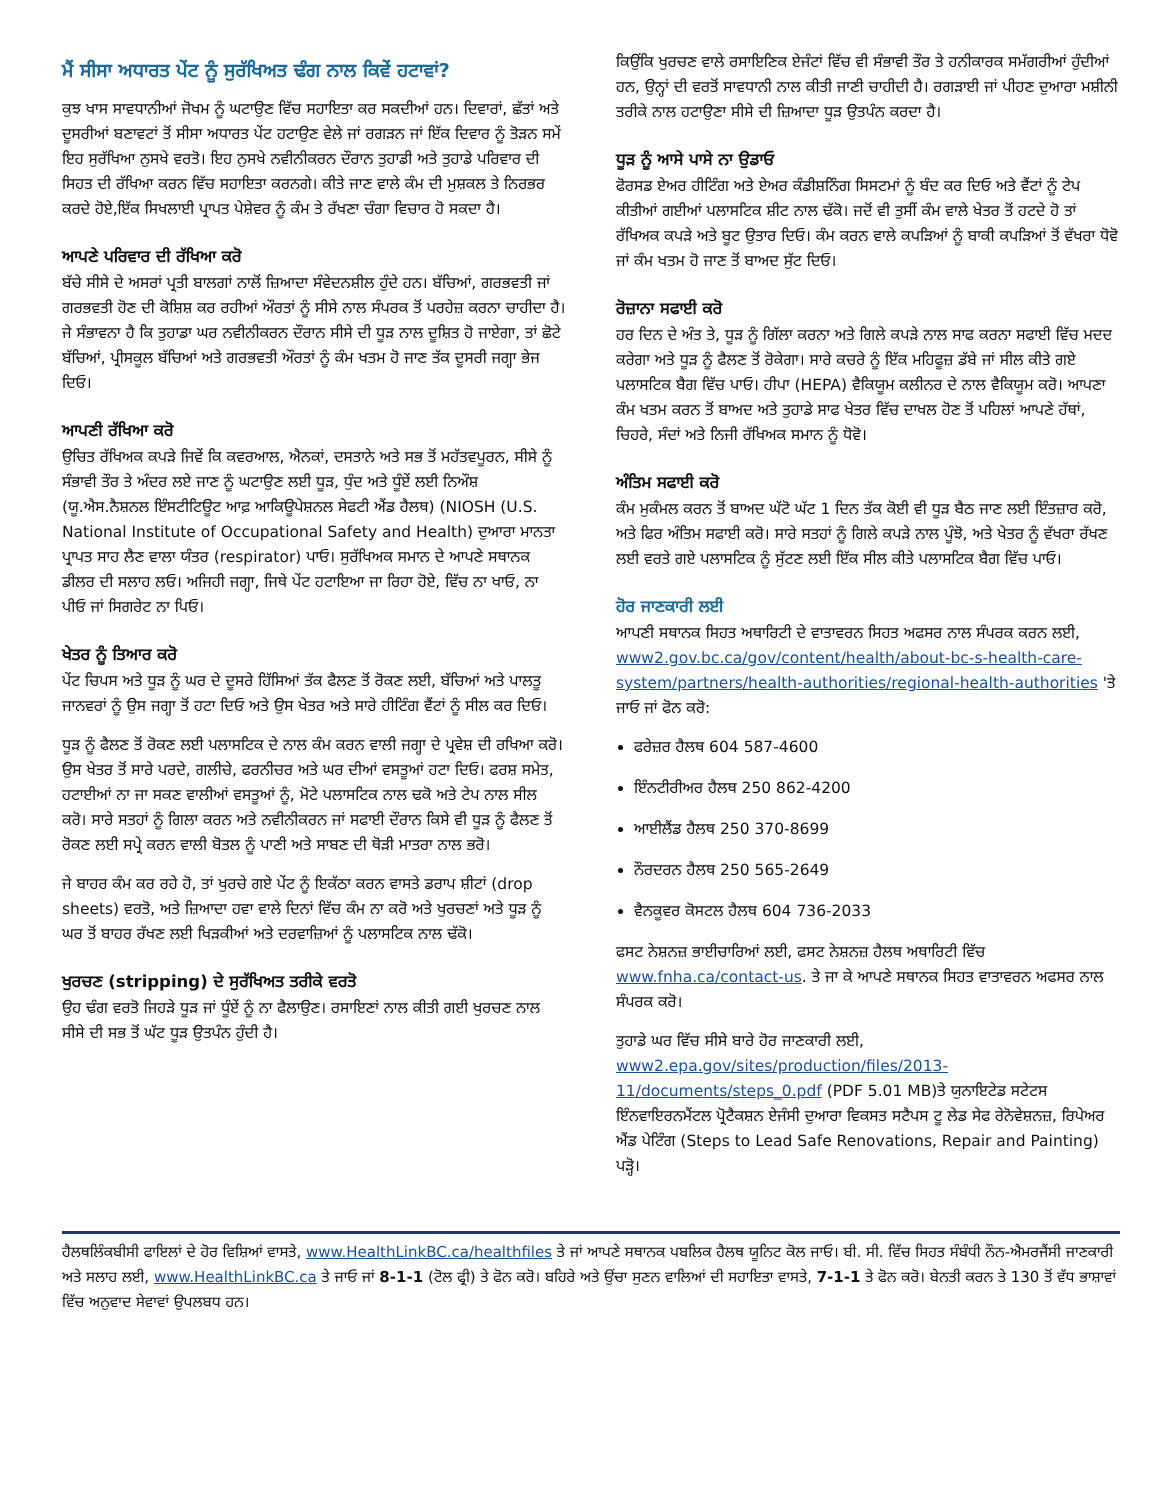ਮੈਂ ਸੀਸਾ ਅਧਾਰਤ ਪੇਂਟ ਨੂੰ ਸੁਰੱਖਿਅਤ ਢੰਗ ਨਾਲ ਕਿਵੇਂ ਹਟਾਵਾਂ?
ਕੁਝ ਖਾਸ ਸਾਵਧਾਨੀਆਂ ਜੋਖਮ ਨੂੰ ਘਟਾਉਣ ਵਿੱਚ ਸਹਾਇਤਾ ਕਰ ਸਕਦੀਆਂ ਹਨ। ਦਿਵਾਰਾਂ, ਛੱਤਾਂ ਅਤੇ ਦੂਸਰੀਆਂ ਬਣਾਵਟਾਂ ਤੋਂ ਸੀਸਾ ਅਧਾਰਤ ਪੇਂਟ ਹਟਾਉਣ ਵੇਲੇ ਜਾਂ ਰਗੜਨ ਜਾਂ ਇੱਕ ਦਿਵਾਰ ਨੂੰ ਤੋੜਨ ਸਮੇਂ ਇਹ ਸੁਰੱਖਿਆ ਨੁਸਖੇ ਵਰਤੋ। ਇਹ ਨੁਸਖੇ ਨਵੀਨੀਕਰਨ ਦੌਰਾਨ ਤੁਹਾਡੀ ਅਤੇ ਤੁਹਾਡੇ ਪਰਿਵਾਰ ਦੀ ਸਿਹਤ ਦੀ ਰੱਖਿਆ ਕਰਨ ਵਿੱਚ ਸਹਾਇਤਾ ਕਰਨਗੇ। ਕੀਤੇ ਜਾਣ ਵਾਲੇ ਕੰਮ ਦੀ ਮੁਸ਼ਕਲ ਤੇ ਨਿਰਭਰ ਕਰਦੇ ਹੋਏ,ਇੱਕ ਸਿਖਲਾਈ ਪ੍ਰਾਪਤ ਪੇਸ਼ੇਵਰ ਨੂੰ ਕੰਮ ਤੇ ਰੱਖਣਾ ਚੰਗਾ ਵਿਚਾਰ ਹੋ ਸਕਦਾ ਹੈ।
ਆਪਣੇ ਪਰਿਵਾਰ ਦੀ ਰੱਖਿਆ ਕਰੋ
ਬੱਚੇ ਸੀਸੇ ਦੇ ਅਸਰਾਂ ਪ੍ਰਤੀ ਬਾਲਗਾਂ ਨਾਲੋਂ ਜ਼ਿਆਦਾ ਸੰਵੇਦਨਸ਼ੀਲ ਹੁੰਦੇ ਹਨ। ਬੱਚਿਆਂ, ਗਰਭਵਤੀ ਜਾਂ ਗਰਭਵਤੀ ਹੋਣ ਦੀ ਕੋਸ਼ਿਸ਼ ਕਰ ਰਹੀਆਂ ਔਰਤਾਂ ਨੂੰ ਸੀਸੇ ਨਾਲ ਸੰਪਰਕ ਤੋਂ ਪਰਹੇਜ਼ ਕਰਨਾ ਚਾਹੀਦਾ ਹੈ। ਜੇ ਸੰਭਾਵਨਾ ਹੈ ਕਿ ਤੁਹਾਡਾ ਘਰ ਨਵੀਨੀਕਰਨ ਦੌਰਾਨ ਸੀਸੇ ਦੀ ਧੂੜ ਨਾਲ ਦੂਸ਼ਿਤ ਹੋ ਜਾਏਗਾ, ਤਾਂ ਛੋਟੇ ਬੱਚਿਆਂ, ਪ੍ਰੀਸਕੂਲ ਬੱਚਿਆਂ ਅਤੇ ਗਰਭਵਤੀ ਔਰਤਾਂ ਨੂੰ ਕੰਮ ਖਤਮ ਹੋ ਜਾਣ ਤੱਕ ਦੂਸਰੀ ਜਗ੍ਹਾ ਭੇਜ ਦਿਓ।
ਆਪਣੀ ਰੱਖਿਆ ਕਰੋ
ਉਚਿਤ ਰੱਖਿਅਕ ਕਪੜੇ ਜਿਵੇਂ ਕਿ ਕਵਰਆਲ, ਐਨਕਾਂ, ਦਸਤਾਨੇ ਅਤੇ ਸਭ ਤੋਂ ਮਹੱਤਵਪੂਰਨ, ਸੀਸੇ ਨੂੰ ਸੰਭਾਵੀ ਤੌਰ ਤੇ ਅੰਦਰ ਲਏ ਜਾਣ ਨੂੰ ਘਟਾਉਣ ਲਈ ਧੂੜ, ਧੁੰਦ ਅਤੇ ਧੂੰਏਂ ਲਈ ਨਿਔਸ਼ (ਯੂ.ਐਸ.ਨੈਸ਼ਨਲ ਇੰਸਟੀਟਿਊਟ ਆਫ਼ ਆਕਿਊਪੇਸ਼ਨਲ ਸੇਫਟੀ ਐਂਡ ਹੈਲਥ) (NIOSH (U.S. National Institute of Occupational Safety and Health) ਦੁਆਰਾ ਮਾਨਤਾ ਪ੍ਰਾਪਤ ਸਾਹ ਲੈਣ ਵਾਲਾ ਯੰਤਰ (respirator) ਪਾਓ। ਸੁਰੱਖਿਅਕ ਸਮਾਨ ਦੇ ਆਪਣੇ ਸਥਾਨਕ ਡੀਲਰ ਦੀ ਸਲਾਹ ਲਓ। ਅਜਿਹੀ ਜਗ੍ਹਾ, ਜਿਥੇ ਪੇਂਟ ਹਟਾਇਆ ਜਾ ਰਿਹਾ ਹੋਏ, ਵਿੱਚ ਨਾ ਖਾਓ, ਨਾ ਪੀਓ ਜਾਂ ਸਿਗਰੇਟ ਨਾ ਪਿਓ।
ਖੇਤਰ ਨੂੰ ਤਿਆਰ ਕਰੋ
ਪੇਂਟ ਚਿਪਸ ਅਤੇ ਧੂੜ ਨੂੰ ਘਰ ਦੇ ਦੂਸਰੇ ਹਿੱਸਿਆਂ ਤੱਕ ਫੈਲਣ ਤੋਂ ਰੋਕਣ ਲਈ, ਬੱਚਿਆਂ ਅਤੇ ਪਾਲਤੂ ਜਾਨਵਰਾਂ ਨੂੰ ਉਸ ਜਗ੍ਹਾ ਤੋਂ ਹਟਾ ਦਿਓ ਅਤੇ ਉਸ ਖੇਤਰ ਅਤੇ ਸਾਰੇ ਹੀਟਿੰਗ ਵੈਂਟਾਂ ਨੂੰ ਸੀਲ ਕਰ ਦਿਓ।
ਧੂੜ ਨੂੰ ਫੈਲਣ ਤੋਂ ਰੋਕਣ ਲਈ ਪਲਾਸਟਿਕ ਦੇ ਨਾਲ ਕੰਮ ਕਰਨ ਵਾਲੀ ਜਗ੍ਹਾ ਦੇ ਪ੍ਰਵੇਸ਼ ਦੀ ਰਖਿਆ ਕਰੋ। ਉਸ ਖੇਤਰ ਤੋਂ ਸਾਰੇ ਪਰਦੇ, ਗਲੀਚੇ, ਫਰਨੀਚਰ ਅਤੇ ਘਰ ਦੀਆਂ ਵਸਤੂਆਂ ਹਟਾ ਦਿਓ। ਫਰਸ਼ ਸਮੇਤ, ਹਟਾਈਆਂ ਨਾ ਜਾ ਸਕਣ ਵਾਲੀਆਂ ਵਸਤੂਆਂ ਨੂੰ, ਮੋਟੇ ਪਲਾਸਟਿਕ ਨਾਲ ਢਕੋ ਅਤੇ ਟੇਪ ਨਾਲ ਸੀਲ ਕਰੋ। ਸਾਰੇ ਸਤਹਾਂ ਨੂੰ ਗਿਲਾ ਕਰਨ ਅਤੇ ਨਵੀਨੀਕਰਨ ਜਾਂ ਸਫਾਈ ਦੌਰਾਨ ਕਿਸੇ ਵੀ ਧੂੜ ਨੂੰ ਫੈਲਣ ਤੋਂ ਰੋਕਣ ਲਈ ਸਪ੍ਰੇ ਕਰਨ ਵਾਲੀ ਬੋਤਲ ਨੂੰ ਪਾਣੀ ਅਤੇ ਸਾਬਣ ਦੀ ਥੋੜੀ ਮਾਤਰਾ ਨਾਲ ਭਰੋ।
ਜੇ ਬਾਹਰ ਕੰਮ ਕਰ ਰਹੇ ਹੋ, ਤਾਂ ਖੁਰਚੇ ਗਏ ਪੇਂਟ ਨੂੰ ਇਕੱਠਾ ਕਰਨ ਵਾਸਤੇ ਡਰਾਪ ਸ਼ੀਟਾਂ (drop sheets) ਵਰਤੋ, ਅਤੇ ਜ਼ਿਆਦਾ ਹਵਾ ਵਾਲੇ ਦਿਨਾਂ ਵਿੱਚ ਕੰਮ ਨਾ ਕਰੋ ਅਤੇ ਖੁਰਚਣਾਂ ਅਤੇ ਧੂੜ ਨੂੰ ਘਰ ਤੋਂ ਬਾਹਰ ਰੱਖਣ ਲਈ ਖਿੜਕੀਆਂ ਅਤੇ ਦਰਵਾਜ਼ਿਆਂ ਨੂੰ ਪਲਾਸਟਿਕ ਨਾਲ ਢੱਕੋ।
ਖੁਰਚਣ (stripping) ਦੇ ਸੁਰੱਖਿਅਤ ਤਰੀਕੇ ਵਰਤੋ
ਉਹ ਢੰਗ ਵਰਤੋ ਜਿਹੜੇ ਧੂੜ ਜਾਂ ਧੂੰਏਂ ਨੂੰ ਨਾ ਫੈਲਾਉਣ। ਰਸਾਇਣਾਂ ਨਾਲ ਕੀਤੀ ਗਈ ਖੁਰਚਣ ਨਾਲ ਸੀਸੇ ਦੀ ਸਭ ਤੋਂ ਘੱਟ ਧੂੜ ਉਤਪੰਨ ਹੁੰਦੀ ਹੈ।
ਕਿਉਂਕਿ ਖੁਰਚਣ ਵਾਲੇ ਰਸਾਇਣਿਕ ਏਜੰਟਾਂ ਵਿੱਚ ਵੀ ਸੰਭਾਵੀ ਤੌਰ ਤੇ ਹਨੀਕਾਰਕ ਸਮੱਗਰੀਆਂ ਹੁੰਦੀਆਂ ਹਨ, ਉਨ੍ਹਾਂ ਦੀ ਵਰਤੋਂ ਸਾਵਧਾਨੀ ਨਾਲ ਕੀਤੀ ਜਾਣੀ ਚਾਹੀਦੀ ਹੈ। ਰਗੜਾਈ ਜਾਂ ਪੀਹਣ ਦੁਆਰਾ ਮਸ਼ੀਨੀ ਤਰੀਕੇ ਨਾਲ ਹਟਾਉਣਾ ਸੀਸੇ ਦੀ ਜ਼ਿਆਦਾ ਧੂੜ ਉਤਪੰਨ ਕਰਦਾ ਹੈ।
ਧੂੜ ਨੂੰ ਆਸੇ ਪਾਸੇ ਨਾ ਉਡਾਓ
ਫੋਰਸਡ ਏਅਰ ਹੀਟਿੰਗ ਅਤੇ ਏਅਰ ਕੰਡੀਸ਼ਨਿੰਗ ਸਿਸਟਮਾਂ ਨੂੰ ਬੰਦ ਕਰ ਦਿਓ ਅਤੇ ਵੈਂਟਾਂ ਨੂੰ ਟੇਪ ਕੀਤੀਆਂ ਗਈਆਂ ਪਲਾਸਟਿਕ ਸ਼ੀਟ ਨਾਲ ਢੱਕੋ। ਜਦੋਂ ਵੀ ਤੁਸੀਂ ਕੰਮ ਵਾਲੇ ਖੇਤਰ ਤੋਂ ਹਟਦੇ ਹੋ ਤਾਂ ਰੱਖਿਅਕ ਕਪੜੇ ਅਤੇ ਬੂਟ ਉਤਾਰ ਦਿਓ। ਕੰਮ ਕਰਨ ਵਾਲੇ ਕਪੜਿਆਂ ਨੂੰ ਬਾਕੀ ਕਪੜਿਆਂ ਤੋਂ ਵੱਖਰਾ ਧੋਵੋ ਜਾਂ ਕੰਮ ਖਤਮ ਹੋ ਜਾਣ ਤੋਂ ਬਾਅਦ ਸੁੱਟ ਦਿਓ।
ਰੋਜ਼ਾਨਾ ਸਫਾਈ ਕਰੋ
ਹਰ ਦਿਨ ਦੇ ਅੰਤ ਤੇ, ਧੂੜ ਨੂੰ ਗਿੱਲਾ ਕਰਨਾ ਅਤੇ ਗਿਲੇ ਕਪੜੇ ਨਾਲ ਸਾਫ ਕਰਨਾ ਸਫਾਈ ਵਿੱਚ ਮਦਦ ਕਰੇਗਾ ਅਤੇ ਧੂੜ ਨੂੰ ਫੈਲਣ ਤੋਂ ਰੋਕੇਗਾ। ਸਾਰੇ ਕਚਰੇ ਨੂੰ ਇੱਕ ਮਹਿਫੂਜ਼ ਡੱਬੇ ਜਾਂ ਸੀਲ ਕੀਤੇ ਗਏ ਪਲਾਸਟਿਕ ਬੈਗ ਵਿੱਚ ਪਾਓ। ਹੀਪਾ (HEPA) ਵੈਕਿਯੂਮ ਕਲੀਨਰ ਦੇ ਨਾਲ ਵੈਕਿਯੂਮ ਕਰੋ। ਆਪਣਾ ਕੰਮ ਖਤਮ ਕਰਨ ਤੋਂ ਬਾਅਦ ਅਤੇ ਤੁਹਾਡੇ ਸਾਫ ਖੇਤਰ ਵਿੱਚ ਦਾਖਲ ਹੋਣ ਤੋਂ ਪਹਿਲਾਂ ਆਪਣੇ ਹੱਥਾਂ, ਚਿਹਰੇ, ਸੰਦਾਂ ਅਤੇ ਨਿਜੀ ਰੱਖਿਅਕ ਸਮਾਨ ਨੂੰ ਧੋਵੋ।
ਅੰਤਿਮ ਸਫਾਈ ਕਰੋ
ਕੰਮ ਮੁਕੰਮਲ ਕਰਨ ਤੋਂ ਬਾਅਦ ਘੱਟੋ ਘੱਟ 1 ਦਿਨ ਤੱਕ ਕੋਈ ਵੀ ਧੂੜ ਬੈਠ ਜਾਣ ਲਈ ਇੰਤਜ਼ਾਰ ਕਰੋ, ਅਤੇ ਫਿਰ ਅੰਤਿਮ ਸਫਾਈ ਕਰੋ। ਸਾਰੇ ਸਤਹਾਂ ਨੂੰ ਗਿਲੇ ਕਪੜੇ ਨਾਲ ਪੂੰਝੋ, ਅਤੇ ਖੇਤਰ ਨੂੰ ਵੱਖਰਾ ਰੱਖਣ ਲਈ ਵਰਤੇ ਗਏ ਪਲਾਸਟਿਕ ਨੂੰ ਸੁੱਟਣ ਲਈ ਇੱਕ ਸੀਲ ਕੀਤੇ ਪਲਾਸਟਿਕ ਬੈਗ ਵਿੱਚ ਪਾਓ।
ਹੋਰ ਜਾਣਕਾਰੀ ਲਈ
ਆਪਣੀ ਸਥਾਨਕ ਸਿਹਤ ਅਥਾਰਿਟੀ ਦੇ ਵਾਤਾਵਰਨ ਸਿਹਤ ਅਫਸਰ ਨਾਲ ਸੰਪਰਕ ਕਰਨ ਲਈ, www2.gov.bc.ca/gov/content/health/about-bc-s-health-care-system/partners/health-authorities/regional-health-authorities 'ਤੇ ਜਾਓ ਜਾਂ ਫੋਨ ਕਰੋ:
ਫਰੇਜ਼ਰ ਹੈਲਥ 604 587-4600
ਇੰਨਟੀਰੀਅਰ ਹੈਲਥ 250 862-4200
ਆਈਲੈਂਡ ਹੈਲਥ 250 370-8699
ਨੌਰਦਰਨ ਹੈਲਥ 250 565-2649
ਵੈਨਕੂਵਰ ਕੋਸਟਲ ਹੈਲਥ 604 736-2033
ਫਸਟ ਨੇਸ਼ਨਜ਼ ਭਾਈਚਾਰਿਆਂ ਲਈ, ਫਸਟ ਨੇਸ਼ਨਜ਼ ਹੈਲਥ ਅਥਾਰਿਟੀ ਵਿੱਚ www.fnha.ca/contact-us. ਤੇ ਜਾ ਕੇ ਆਪਣੇ ਸਥਾਨਕ ਸਿਹਤ ਵਾਤਾਵਰਨ ਅਫਸਰ ਨਾਲ ਸੰਪਰਕ ਕਰੋ।
ਤੁਹਾਡੇ ਘਰ ਵਿੱਚ ਸੀਸੇ ਬਾਰੇ ਹੋਰ ਜਾਣਕਾਰੀ ਲਈ, www2.epa.gov/sites/production/files/2013-11/documents/steps_0.pdf (PDF 5.01 MB)ਤੇ ਯੁਨਾਇਟੇਡ ਸਟੇਟਸ ਇੰਨਵਾਇਰਨਮੈਂਟਲ ਪ੍ਰੋਟੈਕਸ਼ਨ ਏਜੰਸੀ ਦੁਆਰਾ ਵਿਕਸਤ ਸਟੈਪਸ ਟੂ ਲੇਡ ਸੇਫ ਰੇਨੋਵੇਸ਼ਨਜ਼, ਰਿਪੇਅਰ ਐਂਡ ਪੇਟਿੰਗ (Steps to Lead Safe Renovations, Repair and Painting) ਪੜ੍ਹੋ।
ਹੈਲਥਲਿੰਕਬੀਸੀ ਫਾਇਲਾਂ ਦੇ ਹੋਰ ਵਿਸ਼ਿਆਂ ਵਾਸਤੇ, www.HealthLinkBC.ca/healthfiles ਤੇ ਜਾਂ ਆਪਣੇ ਸਥਾਨਕ ਪਬਲਿਕ ਹੈਲਥ ਯੂਨਿਟ ਕੋਲ ਜਾਓ। ਬੀ. ਸੀ. ਵਿੱਚ ਸਿਹਤ ਸੰਬੰਧੀ ਨੌਨ-ਐਮਰਜੈਂਸੀ ਜਾਣਕਾਰੀ ਅਤੇ ਸਲਾਹ ਲਈ, www.HealthLinkBC.ca ਤੇ ਜਾਓ ਜਾਂ 8-1-1 (ਟੋਲ ਫ੍ਰੀ) ਤੇ ਫੋਨ ਕਰੋ। ਬਹਿਰੇ ਅਤੇ ਉਂਚਾ ਸੁਣਨ ਵਾਲਿਆਂ ਦੀ ਸਹਾਇਤਾ ਵਾਸਤੇ, 7-1-1 ਤੇ ਫੋਨ ਕਰੋ। ਬੇਨਤੀ ਕਰਨ ਤੇ 130 ਤੋਂ ਵੱਧ ਭਾਸ਼ਾਵਾਂ ਵਿੱਚ ਅਨੁਵਾਦ ਸੇਵਾਵਾਂ ਉਪਲਬਧ ਹਨ।